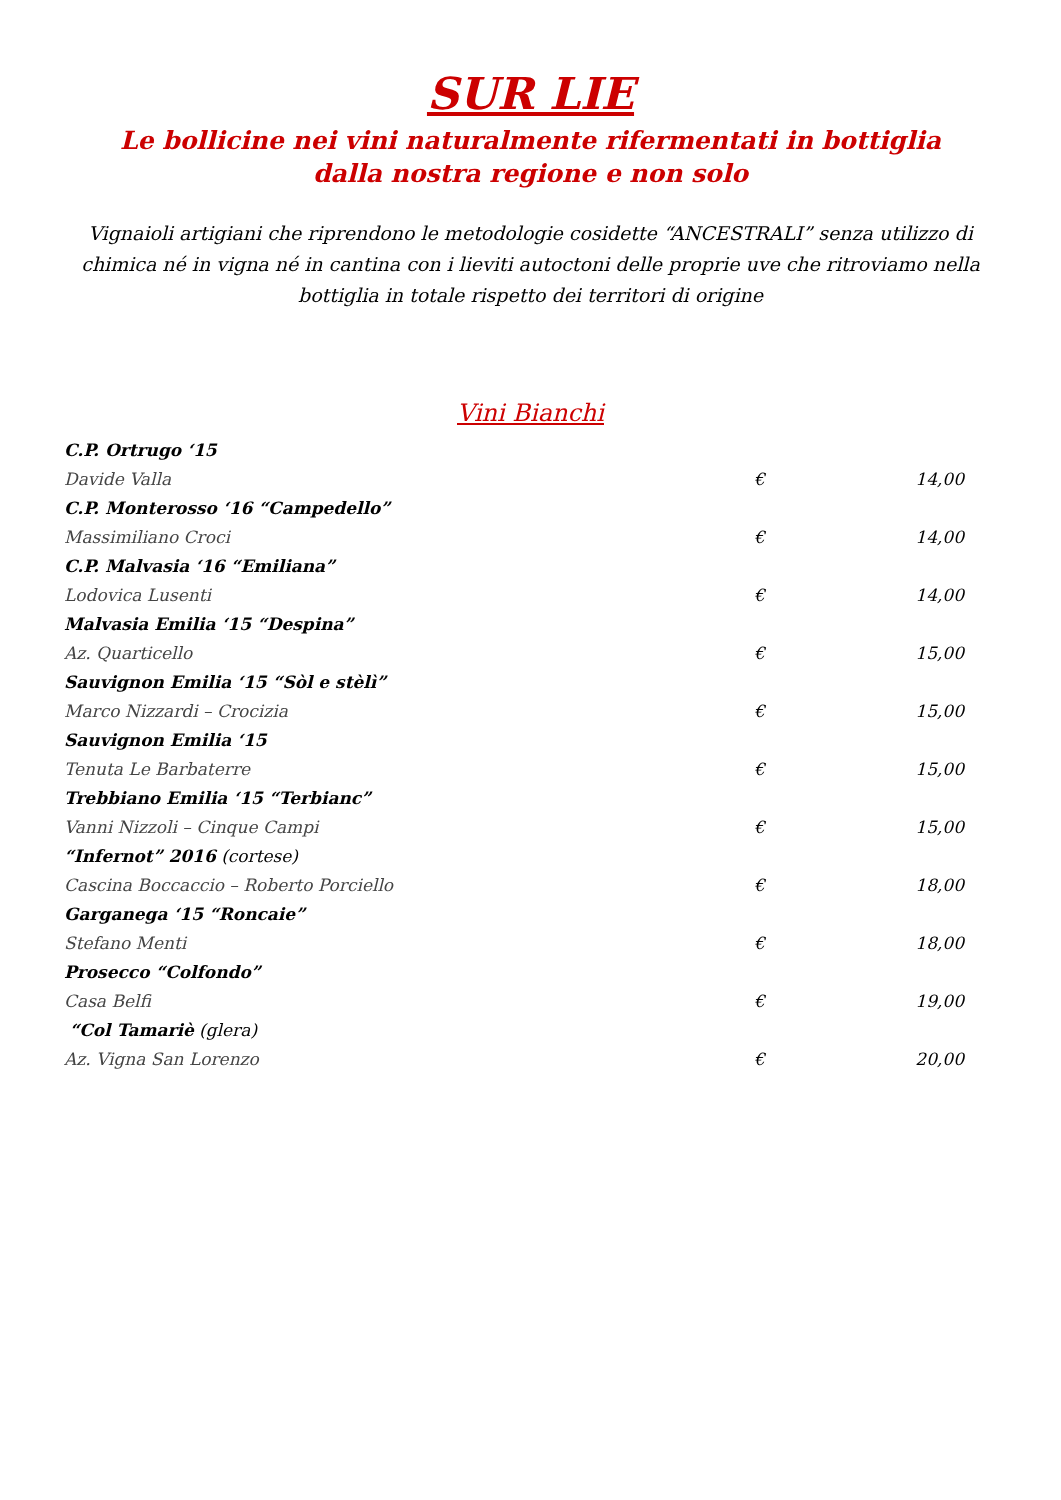SUR LIE
Le bollicine nei vini naturalmente rifermentati in bottiglia dalla nostra regione e non solo
Vignaioli artigiani che riprendono le metodologie cosidette “ANCESTRALI” senza utilizzo di chimica né in vigna né in cantina con i lieviti autoctoni delle proprie uve che ritroviamo nella bottiglia in totale rispetto dei territori di origine
Vini Bianchi
| C.P. Ortrugo ‘15 | | |
| Davide Valla | € | 14,00 |
| C.P. Monterosso ‘16 “Campedello” | | |
| Massimiliano Croci | € | 14,00 |
| C.P. Malvasia ‘16 “Emiliana” | | |
| Lodovica Lusenti | € | 14,00 |
| Malvasia Emilia ‘15 “Despina” | | |
| Az. Quarticello | € | 15,00 |
| Sauvignon Emilia ‘15 “Sòl e stèlì” | | |
| Marco Nizzardi – Crocizia | € | 15,00 |
| Sauvignon Emilia ‘15 | | |
| Tenuta Le Barbaterre | € | 15,00 |
| Trebbiano Emilia ‘15 “Terbianc” | | |
| Vanni Nizzoli – Cinque Campi | € | 15,00 |
| “Infernot” 2016 (cortese) | | |
| Cascina Boccaccio – Roberto Porciello | € | 18,00 |
| Garganega ‘15 “Roncaie” | | |
| Stefano Menti | € | 18,00 |
| Prosecco “Colfondo” | | |
| Casa Belfi | € | 19,00 |
| “Col Tamariè (glera) | | |
| Az. Vigna San Lorenzo | € | 20,00 |